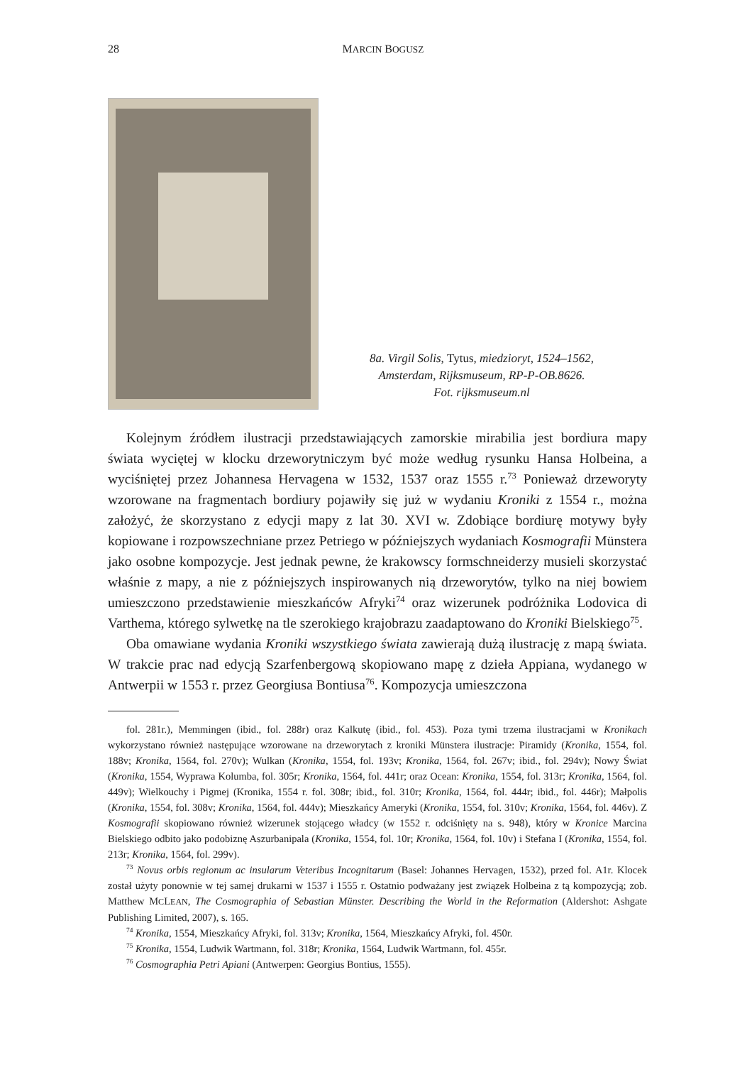28 MARCIN BOGUSZ
8a. Virgil Solis, Tytus, miedzioryt, 1524–1562,
Amsterdam, Rijksmuseum, RP-P-OB.8626.
Fot. rijksmuseum.nl
Kolejnym źródłem ilustracji przedstawiających zamorskie mirabilia jest bordiura mapy świata wyciętej w klocku drzeworytniczym być może według rysunku Hansa Holbeina, a wyciśniętej przez Johannesa Hervagena w 1532, 1537 oraz 1555 r.<sup>73</sup> Ponieważ drzeworyty wzorowane na fragmentach bordiury pojawiły się już w wydaniu Kroniki z 1554 r., można założyć, że skorzystano z edycji mapy z lat 30. XVI w. Zdobiące bordiurę motywy były kopiowane i rozpowszechniane przez Petriego w późniejszych wydaniach Kosmografii Münstera jako osobne kompozycje. Jest jednak pewne, że krakowscy formschneiderzy musieli skorzystać właśnie z mapy, a nie z późniejszych inspirowanych nią drzeworytów, tylko na niej bowiem umieszczono przedstawienie mieszkańców Afryki<sup>74</sup> oraz wizerunek podróżnika Lodovica di Varthema, którego sylwetkę na tle szerokiego krajobrazu zaadaptowano do Kroniki Bielskiego<sup>75</sup>.
Oba omawiane wydania Kroniki wszystkiego świata zawierają dużą ilustrację z mapą świata. W trakcie prac nad edycją Szarfenbergową skopiowano mapę z dzieła Appiana, wydanego w Antwerpii w 1553 r. przez Georgiusa Bontiusa<sup>76</sup>. Kompozycja umieszczona
fol. 281r.), Memmingen (ibid., fol. 288r) oraz Kalkutę (ibid., fol. 453). Poza tymi trzema ilustracjami w Kronikach wykorzystano również następujące wzorowane na drzeworytach z kroniki Münstera ilustracje: Piramidy (Kronika, 1554, fol. 188v; Kronika, 1564, fol. 270v); Wulkan (Kronika, 1554, fol. 193v; Kronika, 1564, fol. 267v; ibid., fol. 294v); Nowy Świat (Kronika, 1554, Wyprawa Kolumba, fol. 305r; Kronika, 1564, fol. 441r; oraz Ocean: Kronika, 1554, fol. 313r; Kronika, 1564, fol. 449v); Wielkouchy i Pigmej (Kronika, 1554 r. fol. 308r; ibid., fol. 310r; Kronika, 1564, fol. 444r; ibid., fol. 446r); Małpolis (Kronika, 1554, fol. 308v; Kronika, 1564, fol. 444v); Mieszkańcy Ameryki (Kronika, 1554, fol. 310v; Kronika, 1564, fol. 446v). Z Kosmografii skopiowano również wizerunek stojącego władcy (w 1552 r. odciśnięty na s. 948), który w Kronice Marcina Bielskiego odbito jako podobiznę Aszurbanipala (Kronika, 1554, fol. 10r; Kronika, 1564, fol. 10v) i Stefana I (Kronika, 1554, fol. 213r; Kronika, 1564, fol. 299v).
<sup>73</sup> Novus orbis regionum ac insularum Veteribus Incognitarum (Basel: Johannes Hervagen, 1532), przed fol. A1r. Klocek został użyty ponownie w tej samej drukarni w 1537 i 1555 r. Ostatnio podważany jest związek Holbeina z tą kompozycją; zob. Matthew MCLEAN, The Cosmographia of Sebastian Münster. Describing the World in the Reformation (Aldershot: Ashgate Publishing Limited, 2007), s. 165.
<sup>74</sup> Kronika, 1554, Mieszkańcy Afryki, fol. 313v; Kronika, 1564, Mieszkańcy Afryki, fol. 450r.
<sup>75</sup> Kronika, 1554, Ludwik Wartmann, fol. 318r; Kronika, 1564, Ludwik Wartmann, fol. 455r.
<sup>76</sup> Cosmographia Petri Apiani (Antwerpen: Georgius Bontius, 1555).